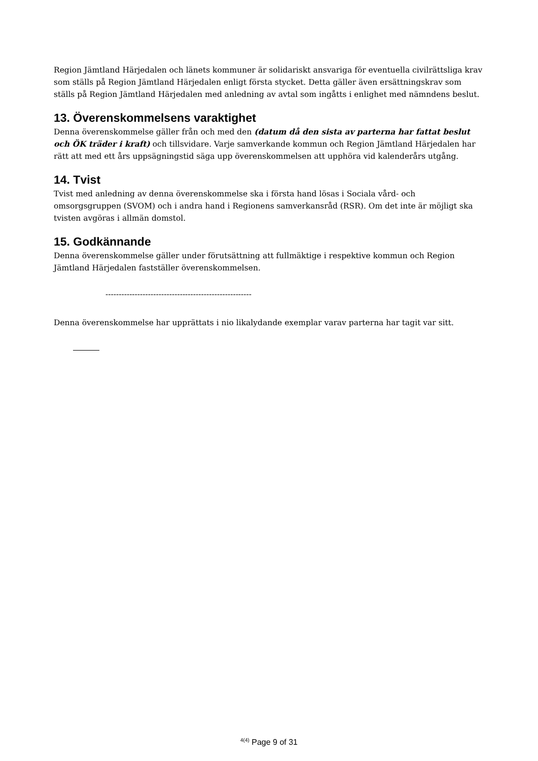Region Jämtland Härjedalen och länets kommuner är solidariskt ansvariga för eventuella civilrättsliga krav som ställs på Region Jämtland Härjedalen enligt första stycket. Detta gäller även ersättningskrav som ställs på Region Jämtland Härjedalen med anledning av avtal som ingåtts i enlighet med nämndens beslut.
13. Överenskommelsens varaktighet
Denna överenskommelse gäller från och med den (datum då den sista av parterna har fattat beslut och ÖK träder i kraft) och tillsvidare. Varje samverkande kommun och Region Jämtland Härjedalen har rätt att med ett års uppsägningstid säga upp överenskommelsen att upphöra vid kalenderårs utgång.
14. Tvist
Tvist med anledning av denna överenskommelse ska i första hand lösas i Sociala vård- och omsorgsgruppen (SVOM) och i andra hand i Regionens samverkansråd (RSR). Om det inte är möjligt ska tvisten avgöras i allmän domstol.
15. Godkännande
Denna överenskommelse gäller under förutsättning att fullmäktige i respektive kommun och Region Jämtland Härjedalen fastställer överenskommelsen.
-------------------------------------------------------
Denna överenskommelse har upprättats i nio likalydande exemplar varav parterna har tagit var sitt.
<sup>4(4)</sup> Page 9 of 31